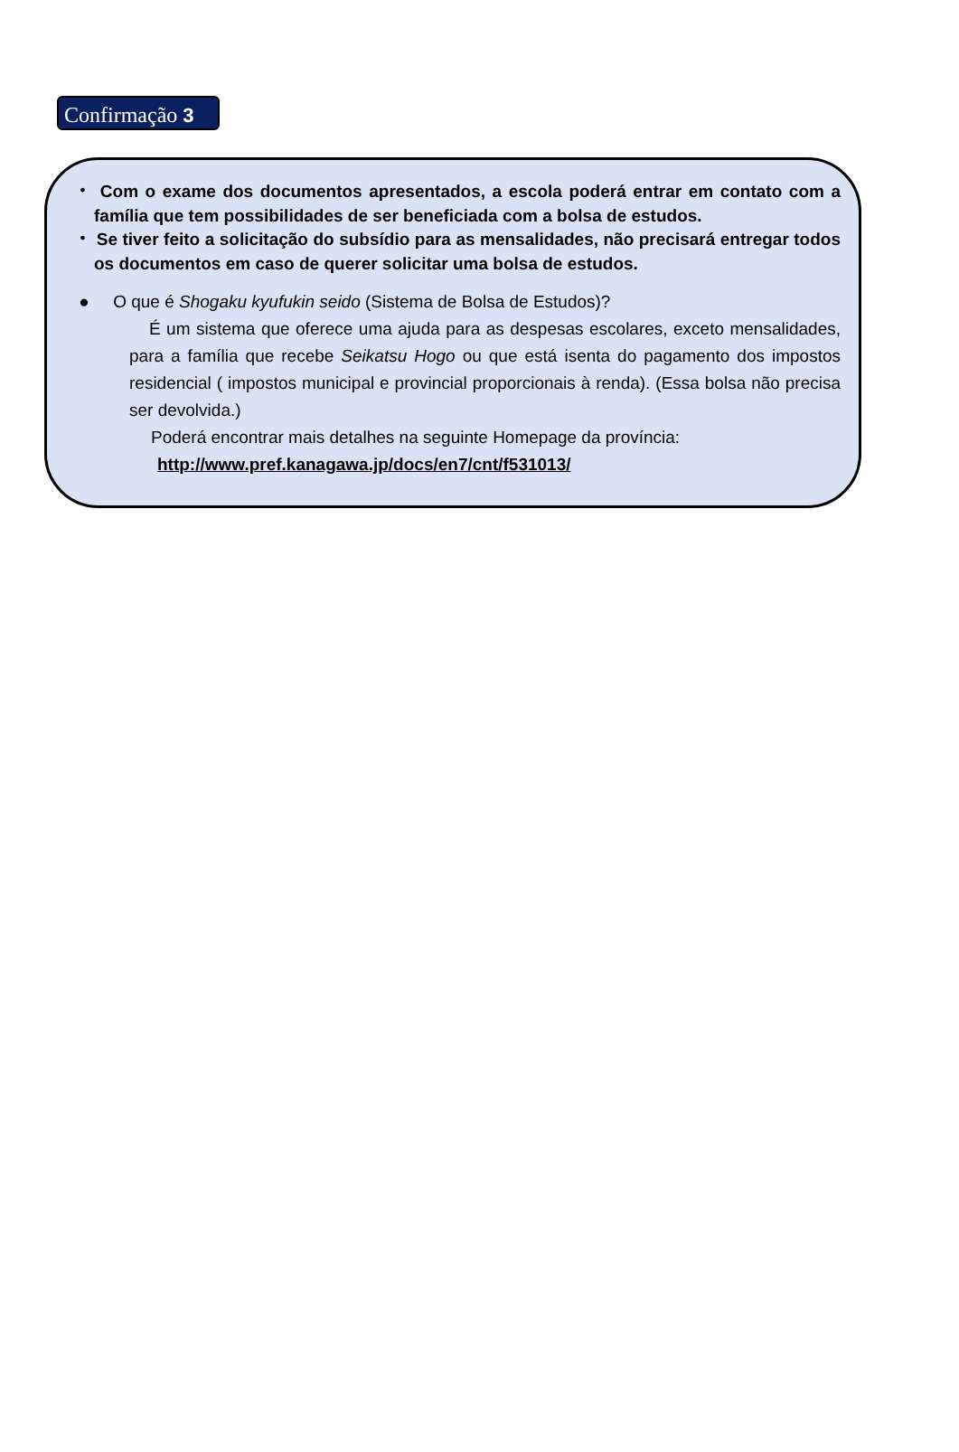Confirmação 3
・ Com o exame dos documentos apresentados, a escola poderá entrar em contato com a família que tem possibilidades de ser beneficiada com a bolsa de estudos.
・ Se tiver feito a solicitação do subsídio para as mensalidades, não precisará entregar todos os documentos em caso de querer solicitar uma bolsa de estudos.
● O que é Shogaku kyufukin seido (Sistema de Bolsa de Estudos)?
É um sistema que oferece uma ajuda para as despesas escolares, exceto mensalidades, para a família que recebe Seikatsu Hogo ou que está isenta do pagamento dos impostos residencial ( impostos municipal e provincial proporcionais à renda). (Essa bolsa não precisa ser devolvida.)
Poderá encontrar mais detalhes na seguinte Homepage da província:
http://www.pref.kanagawa.jp/docs/en7/cnt/f531013/